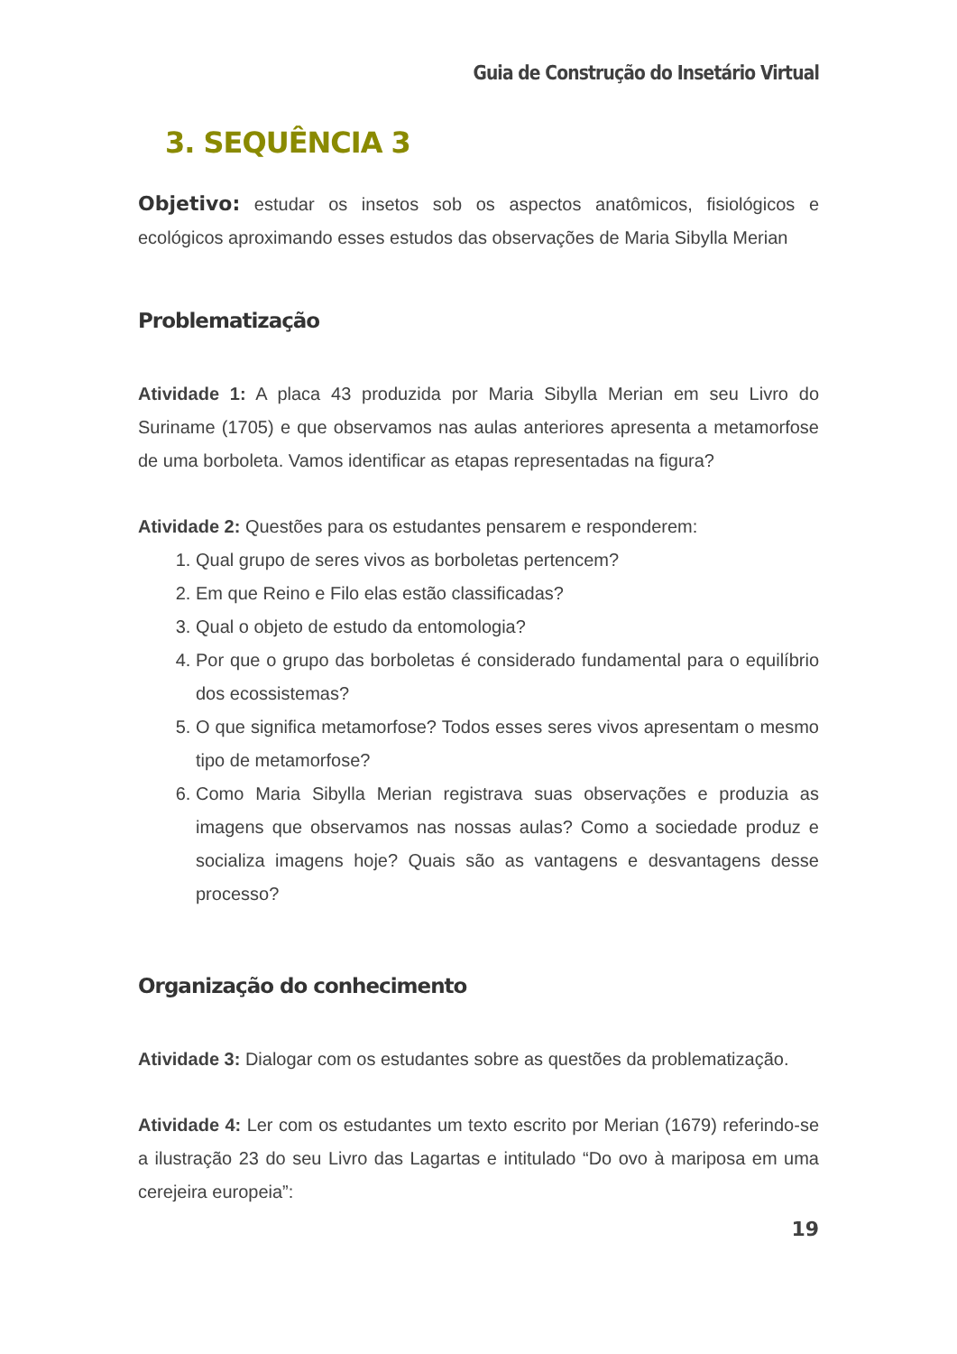Guia de Construção do Insetário Virtual
3. SEQUÊNCIA 3
Objetivo: estudar os insetos sob os aspectos anatômicos, fisiológicos e ecológicos aproximando esses estudos das observações de Maria Sibylla Merian
Problematização
Atividade 1: A placa 43 produzida por Maria Sibylla Merian em seu Livro do Suriname (1705) e que observamos nas aulas anteriores apresenta a metamorfose de uma borboleta. Vamos identificar as etapas representadas na figura?
Atividade 2: Questões para os estudantes pensarem e responderem:
1. Qual grupo de seres vivos as borboletas pertencem?
2. Em que Reino e Filo elas estão classificadas?
3. Qual o objeto de estudo da entomologia?
4. Por que o grupo das borboletas é considerado fundamental para o equilíbrio dos ecossistemas?
5. O que significa metamorfose? Todos esses seres vivos apresentam o mesmo tipo de metamorfose?
6. Como Maria Sibylla Merian registrava suas observações e produzia as imagens que observamos nas nossas aulas? Como a sociedade produz e socializa imagens hoje? Quais são as vantagens e desvantagens desse processo?
Organização do conhecimento
Atividade 3: Dialogar com os estudantes sobre as questões da problematização.
Atividade 4: Ler com os estudantes um texto escrito por Merian (1679) referindo-se a ilustração 23 do seu Livro das Lagartas e intitulado “Do ovo à mariposa em uma cerejeira europeia”:
19